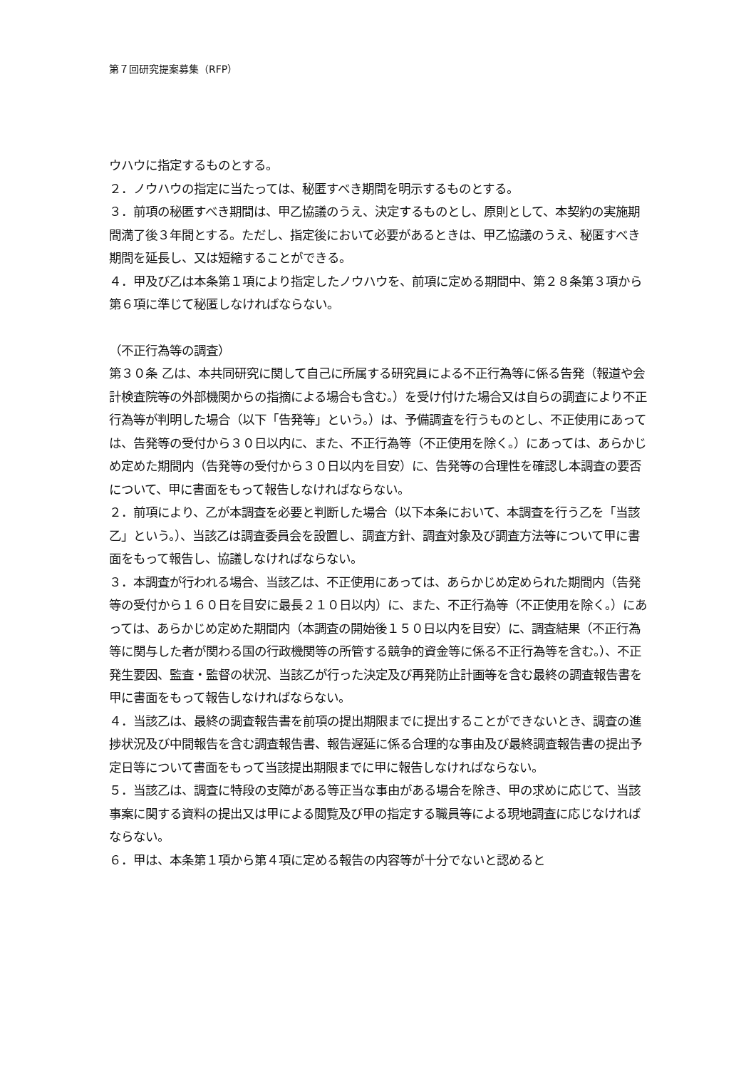第７回研究提案募集（RFP）
ウハウに指定するものとする。
２．ノウハウの指定に当たっては、秘匿すべき期間を明示するものとする。
３．前項の秘匿すべき期間は、甲乙協議のうえ、決定するものとし、原則として、本契約の実施期間満了後３年間とする。ただし、指定後において必要があるときは、甲乙協議のうえ、秘匿すべき期間を延長し、又は短縮することができる。
４．甲及び乙は本条第１項により指定したノウハウを、前項に定める期間中、第２８条第３項から第６項に準じて秘匿しなければならない。
（不正行為等の調査）
第３０条 乙は、本共同研究に関して自己に所属する研究員による不正行為等に係る告発（報道や会計検査院等の外部機関からの指摘による場合も含む。）を受け付けた場合又は自らの調査により不正行為等が判明した場合（以下「告発等」という。）は、予備調査を行うものとし、不正使用にあっては、告発等の受付から３０日以内に、また、不正行為等（不正使用を除く。）にあっては、あらかじめ定めた期間内（告発等の受付から３０日以内を目安）に、告発等の合理性を確認し本調査の要否について、甲に書面をもって報告しなければならない。
２．前項により、乙が本調査を必要と判断した場合（以下本条において、本調査を行う乙を「当該乙」という。）、当該乙は調査委員会を設置し、調査方針、調査対象及び調査方法等について甲に書面をもって報告し、協議しなければならない。
３．本調査が行われる場合、当該乙は、不正使用にあっては、あらかじめ定められた期間内（告発等の受付から１６０日を目安に最長２１０日以内）に、また、不正行為等（不正使用を除く。）にあっては、あらかじめ定めた期間内（本調査の開始後１５０日以内を目安）に、調査結果（不正行為等に関与した者が関わる国の行政機関等の所管する競争的資金等に係る不正行為等を含む。）、不正発生要因、監査・監督の状況、当該乙が行った決定及び再発防止計画等を含む最終の調査報告書を甲に書面をもって報告しなければならない。
４．当該乙は、最終の調査報告書を前項の提出期限までに提出することができないとき、調査の進捗状況及び中間報告を含む調査報告書、報告遅延に係る合理的な事由及び最終調査報告書の提出予定日等について書面をもって当該提出期限までに甲に報告しなければならない。
５．当該乙は、調査に特段の支障がある等正当な事由がある場合を除き、甲の求めに応じて、当該事案に関する資料の提出又は甲による閲覧及び甲の指定する職員等による現地調査に応じなければならない。
６．甲は、本条第１項から第４項に定める報告の内容等が十分でないと認めると